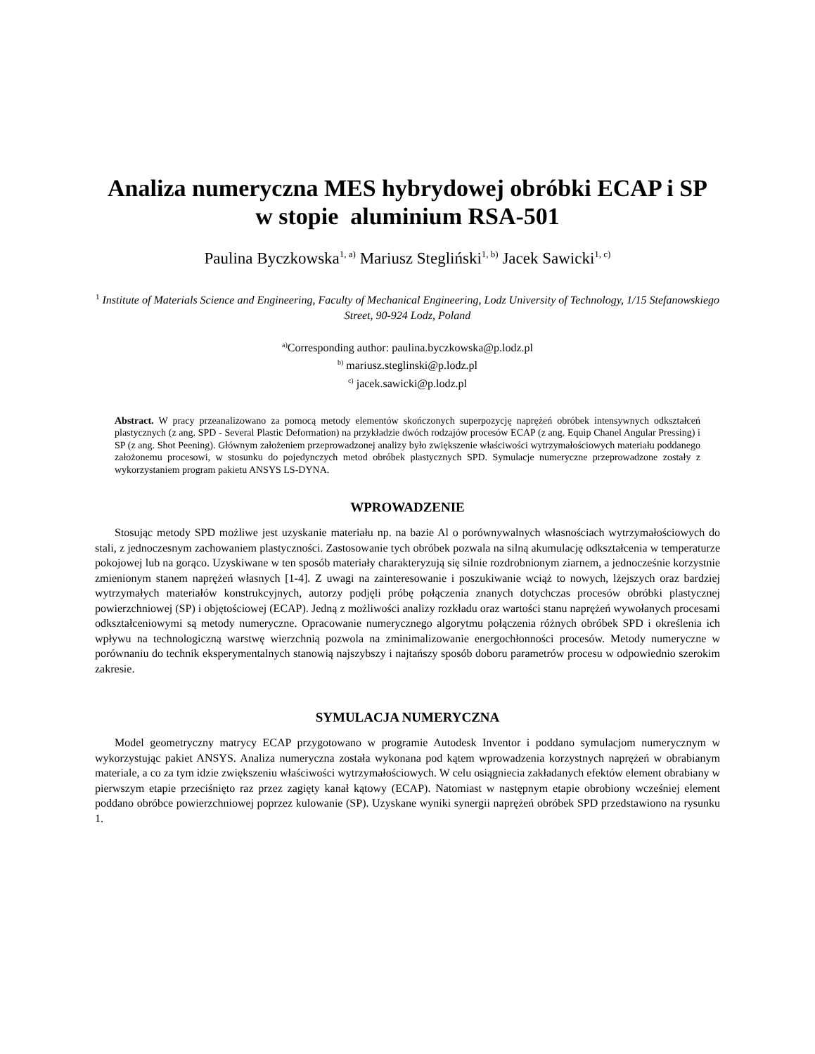Analiza numeryczna MES hybrydowej obróbki ECAP i SP
w stopie aluminium RSA-501
Paulina Byczkowska<sup>1, a)</sup> Mariusz Stegliński<sup>1, b)</sup> Jacek Sawicki<sup>1, c)</sup>
<sup>1</sup> Institute of Materials Science and Engineering, Faculty of Mechanical Engineering, Lodz University of Technology, 1/15 Stefanowskiego Street, 90-924 Lodz, Poland
<sup>a)</sup> Corresponding author: paulina.byczkowska@p.lodz.pl
<sup>b)</sup> mariusz.steglinski@p.lodz.pl
<sup>c)</sup> jacek.sawicki@p.lodz.pl
Abstract. W pracy przeanalizowano za pomocą metody elementów skończonych superpozycję naprężeń obróbek intensywnych odkształceń plastycznych (z ang. SPD - Several Plastic Deformation) na przykładzie dwóch rodzajów procesów ECAP (z ang. Equip Chanel Angular Pressing) i SP (z ang. Shot Peening). Głównym założeniem przeprowadzonej analizy było zwiększenie właściwości wytrzymałościowych materiału poddanego założonemu procesowi, w stosunku do pojedynczych metod obróbek plastycznych SPD. Symulacje numeryczne przeprowadzone zostały z wykorzystaniem program pakietu ANSYS LS-DYNA.
WPROWADZENIE
Stosując metody SPD możliwe jest uzyskanie materiału np. na bazie Al o porównywalnych własnościach wytrzymałościowych do stali, z jednoczesnym zachowaniem plastyczności. Zastosowanie tych obróbek pozwala na silną akumulację odkształcenia w temperaturze pokojowej lub na gorąco. Uzyskiwane w ten sposób materiały charakteryzują się silnie rozdrobnionym ziarnem, a jednocześnie korzystnie zmienionym stanem naprężeń własnych [1-4]. Z uwagi na zainteresowanie i poszukiwanie wciąż to nowych, lżejszych oraz bardziej wytrzymałych materiałów konstrukcyjnych, autorzy podjęli próbę połączenia znanych dotychczas procesów obróbki plastycznej powierzchniowej (SP) i objętościowej (ECAP). Jedną z możliwości analizy rozkładu oraz wartości stanu naprężeń wywołanych procesami odkształceniowymi są metody numeryczne. Opracowanie numerycznego algorytmu połączenia różnych obróbek SPD i określenia ich wpływu na technologiczną warstwę wierzchnią pozwola na zminimalizowanie energochłonności procesów. Metody numeryczne w porównaniu do technik eksperymentalnych stanowią najszybszy i najtańszy sposób doboru parametrów procesu w odpowiednio szerokim zakresie.
SYMULACJA NUMERYCZNA
Model geometryczny matrycy ECAP przygotowano w programie Autodesk Inventor i poddano symulacjom numerycznym w wykorzystując pakiet ANSYS. Analiza numeryczna została wykonana pod kątem wprowadzenia korzystnych naprężeń w obrabianym materiale, a co za tym idzie zwiększeniu właściwości wytrzymałościowych. W celu osiągniecia zakładanych efektów element obrabiany w pierwszym etapie przeciśnięto raz przez zagięty kanał kątowy (ECAP). Natomiast w następnym etapie obrobiony wcześniej element poddano obróbce powierzchniowej poprzez kulowanie (SP). Uzyskane wyniki synergii naprężeń obróbek SPD przedstawiono na rysunku 1.